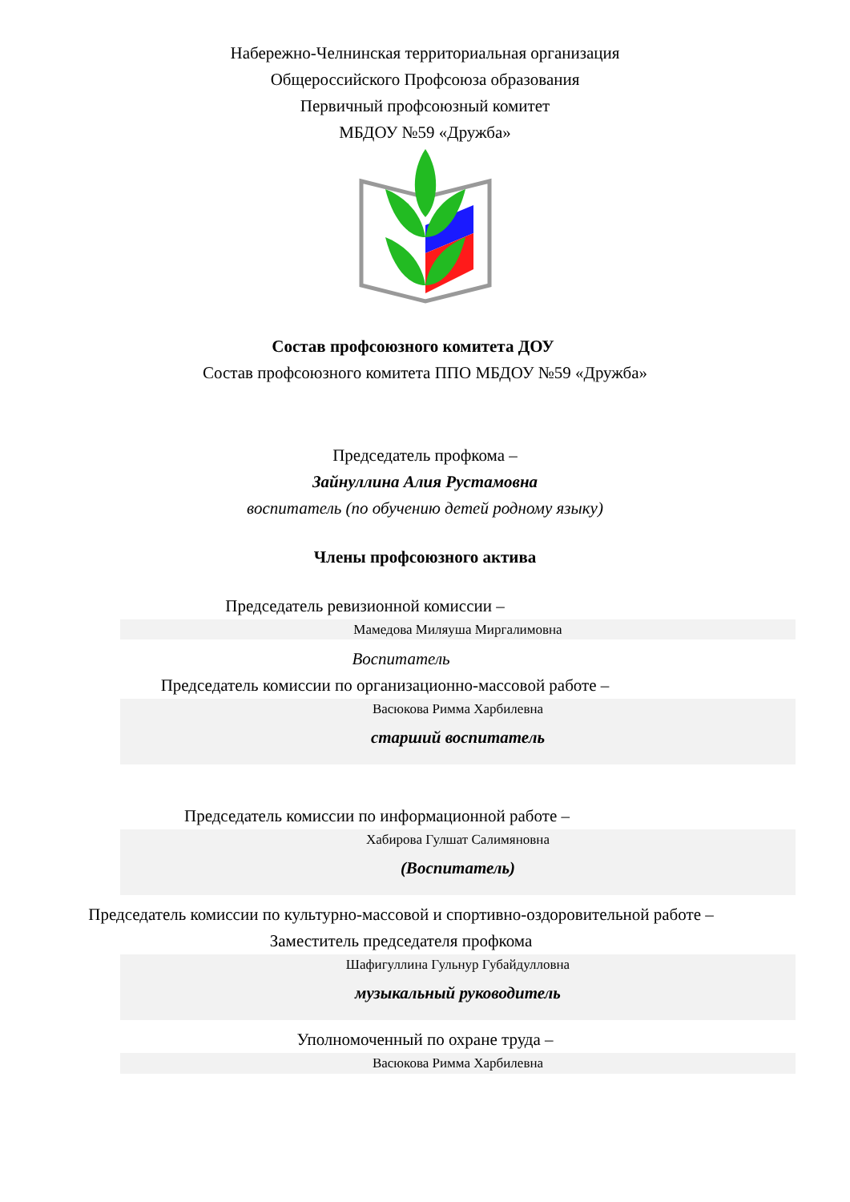Набережно-Челнинская территориальная организация
Общероссийского Профсоюза образования
Первичный профсоюзный комитет
МБДОУ №59 «Дружба»
Состав профсоюзного комитета ДОУ
Состав профсоюзного комитета ППО МБДОУ №59 «Дружба»
Председатель профкома –
Зайнуллина Алия Рустамовна
воспитатель (по обучению детей родному языку)
Члены профсоюзного актива
Председатель ревизионной комиссии –
Мамедова Миляуша Миргалимовна
Воспитатель
Председатель комиссии по организационно-массовой работе –
Васюкова Римма Харбилевна
старший воспитатель
Председатель комиссии по информационной работе –
Хабирова Гулшат Салимяновна
(Воспитатель)
Председатель комиссии по культурно-массовой и спортивно-оздоровительной работе –
Заместитель председателя профкома
Шафигуллина Гульнур Губайдулловна
музыкальный руководитель
Уполномоченный по охране труда –
Васюкова Римма Харбилевна